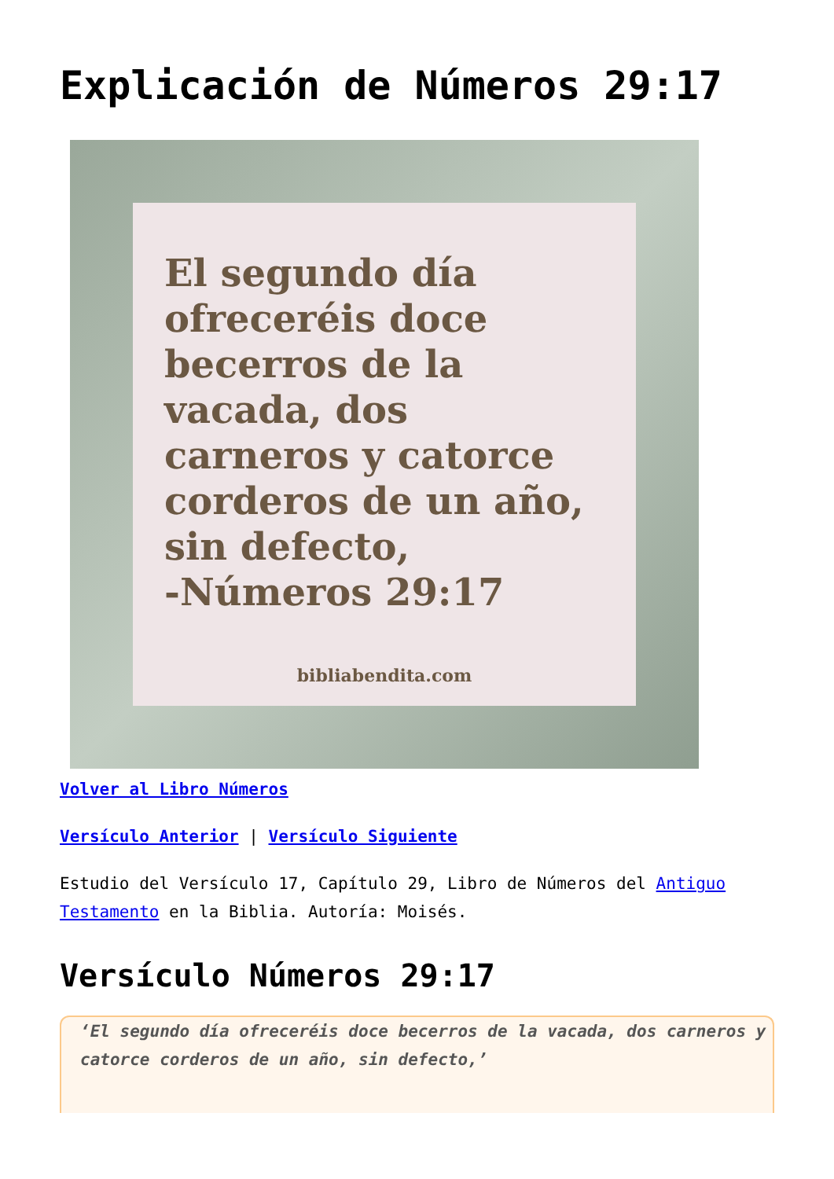Explicación de Números 29:17
El segundo día ofreceréis doce becerros de la vacada, dos carneros y catorce corderos de un año, sin defecto,
-Números 29:17
bibliabendita.com
Volver al Libro Números
Versículo Anterior | Versículo Siguiente
Estudio del Versículo 17, Capítulo 29, Libro de Números del Antiguo Testamento en la Biblia. Autoría: Moisés.
Versículo Números 29:17
‘El segundo día ofreceréis doce becerros de la vacada, dos carneros y catorce corderos de un año, sin defecto,’